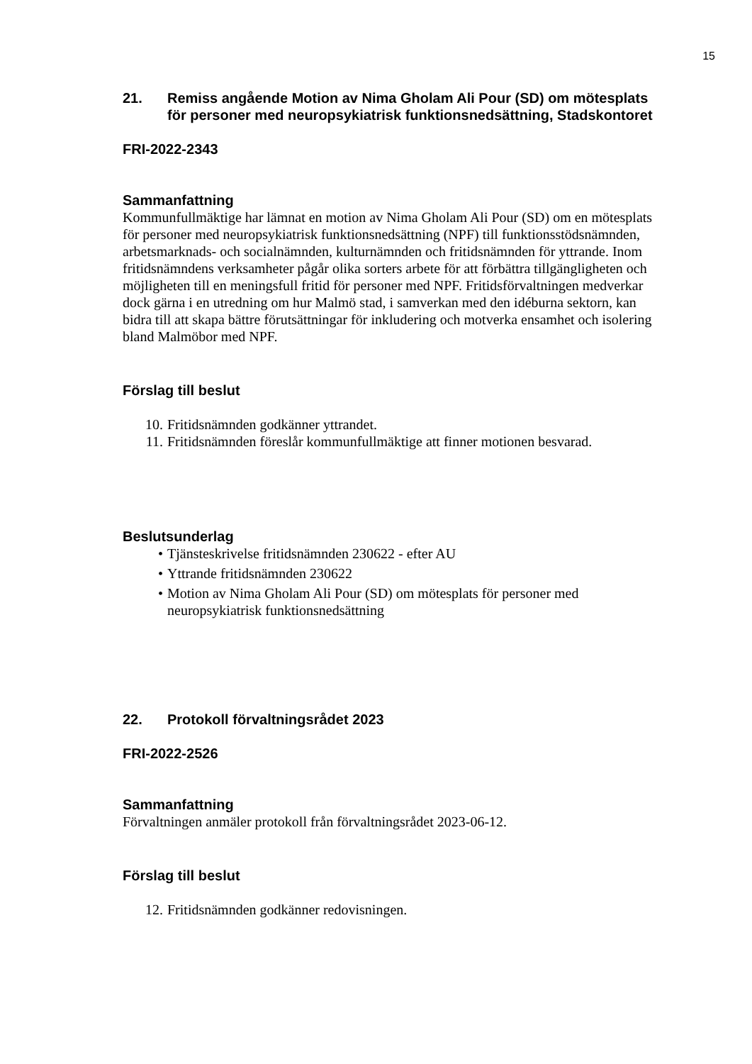15
21. Remiss angående Motion av Nima Gholam Ali Pour (SD) om mötesplats för personer med neuropsykiatrisk funktionsnedsättning, Stadskontoret
FRI-2022-2343
Sammanfattning
Kommunfullmäktige har lämnat en motion av Nima Gholam Ali Pour (SD) om en mötesplats för personer med neuropsykiatrisk funktionsnedsättning (NPF) till funktionsstödsnämnden, arbetsmarknads- och socialnämnden, kulturnämnden och fritidsnämnden för yttrande. Inom fritidsnämndens verksamheter pågår olika sorters arbete för att förbättra tillgängligheten och möjligheten till en meningsfull fritid för personer med NPF. Fritidsförvaltningen medverkar dock gärna i en utredning om hur Malmö stad, i samverkan med den idéburna sektorn, kan bidra till att skapa bättre förutsättningar för inkludering och motverka ensamhet och isolering bland Malmöbor med NPF.
Förslag till beslut
10. Fritidsnämnden godkänner yttrandet.
11. Fritidsnämnden föreslår kommunfullmäktige att finner motionen besvarad.
Beslutsunderlag
• Tjänsteskrivelse fritidsnämnden 230622 - efter AU
• Yttrande fritidsnämnden 230622
• Motion av Nima Gholam Ali Pour (SD) om mötesplats för personer med neuropsykiatrisk funktionsnedsättning
22. Protokoll förvaltningsrådet 2023
FRI-2022-2526
Sammanfattning
Förvaltningen anmäler protokoll från förvaltningsrådet 2023-06-12.
Förslag till beslut
12. Fritidsnämnden godkänner redovisningen.